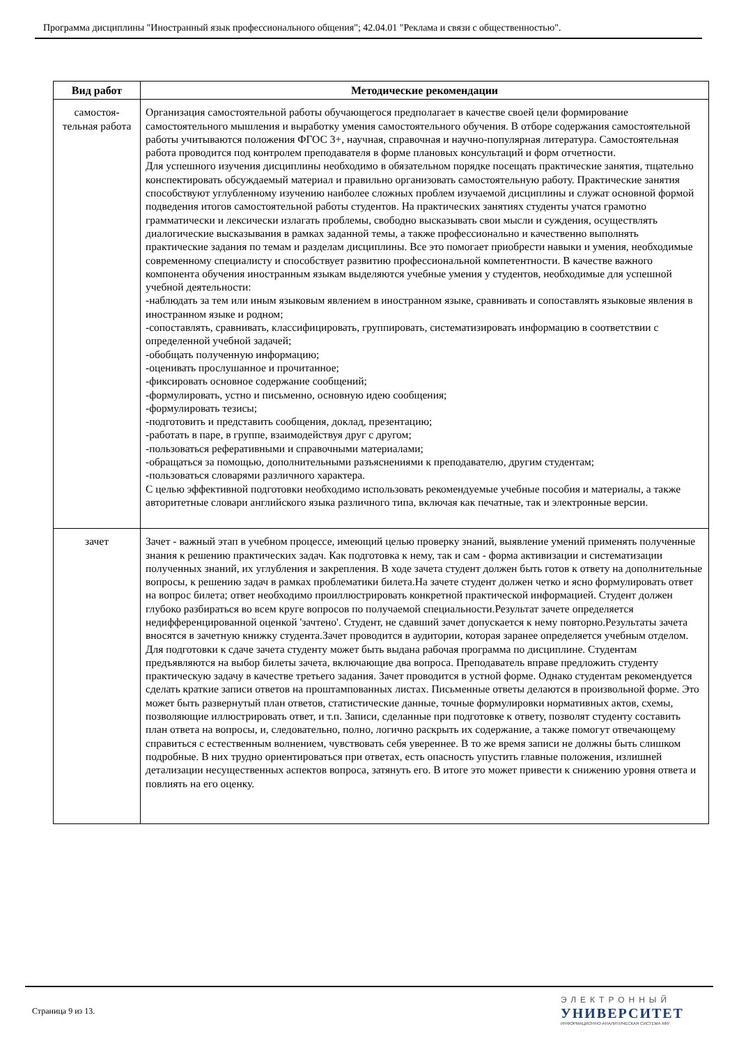Программа дисциплины "Иностранный язык профессионального общения"; 42.04.01 "Реклама и связи с общественностью".
| Вид работ | Методические рекомендации |
| --- | --- |
| самостоя- тельная работа | Организация самостоятельной работы обучающегося предполагает в качестве своей цели формирование самостоятельного мышления и выработку умения самостоятельного обучения. В отборе содержания самостоятельной работы учитываются положения ФГОС 3+, научная, справочная и научно-популярная литература. Самостоятельная работа проводится под контролем преподавателя в форме плановых консультаций и форм отчетности. Для успешного изучения дисциплины необходимо в обязательном порядке посещать практические занятия, тщательно конспектировать обсуждаемый материал и правильно организовать самостоятельную работу. Практические занятия способствуют углубленному изучению наиболее сложных проблем изучаемой дисциплины и служат основной формой подведения итогов самостоятельной работы студентов. На практических занятиях студенты учатся грамотно грамматически и лексически излагать проблемы, свободно высказывать свои мысли и суждения, осуществлять диалогические высказывания в рамках заданной темы, а также профессионально и качественно выполнять практические задания по темам и разделам дисциплины. Все это помогает приобрести навыки и умения, необходимые современному специалисту и способствует развитию профессиональной компетентности. В качестве важного компонента обучения иностранным языкам выделяются учебные умения у студентов, необходимые для успешной учебной деятельности: -наблюдать за тем или иным языковым явлением в иностранном языке, сравнивать и сопоставлять языковые явления в иностранном языке и родном; -сопоставлять, сравнивать, классифицировать, группировать, систематизировать информацию в соответствии с определенной учебной задачей; -обобщать полученную информацию; -оценивать прослушанное и прочитанное; -фиксировать основное содержание сообщений; -формулировать, устно и письменно, основную идею сообщения; -формулировать тезисы; -подготовить и представить сообщения, доклад, презентацию; -работать в паре, в группе, взаимодействуя друг с другом; -пользоваться реферативными и справочными материалами; -обращаться за помощью, дополнительными разъяснениями к преподавателю, другим студентам; -пользоваться словарями различного характера. С целью эффективной подготовки необходимо использовать рекомендуемые учебные пособия и материалы, а также авторитетные словари английского языка различного типа, включая как печатные, так и электронные версии. |
| зачет | Зачет - важный этап в учебном процессе, имеющий целью проверку знаний, выявление умений применять полученные знания к решению практических задач. Как подготовка к нему, так и сам - форма активизации и систематизации полученных знаний, их углубления и закрепления. В ходе зачета студент должен быть готов к ответу на дополнительные вопросы, к решению задач в рамках проблематики билета.На зачете студент должен четко и ясно формулировать ответ на вопрос билета; ответ необходимо проиллюстрировать конкретной практической информацией. Студент должен глубоко разбираться во всем круге вопросов по получаемой специальности.Результат зачете определяется недифференцированной оценкой 'зачтено'. Студент, не сдавший зачет допускается к нему повторно.Результаты зачета вносятся в зачетную книжку студента.Зачет проводится в аудитории, которая заранее определяется учебным отделом. Для подготовки к сдаче зачета студенту может быть выдана рабочая программа по дисциплине. Студентам предъявляются на выбор билеты зачета, включающие два вопроса. Преподаватель вправе предложить студенту практическую задачу в качестве третьего задания. Зачет проводится в устной форме. Однако студентам рекомендуется сделать краткие записи ответов на проштампованных листах. Письменные ответы делаются в произвольной форме. Это может быть развернутый план ответов, статистические данные, точные формулировки нормативных актов, схемы, позволяющие иллюстрировать ответ, и т.п. Записи, сделанные при подготовке к ответу, позволят студенту составить план ответа на вопросы, и, следовательно, полно, логично раскрыть их содержание, а также помогут отвечающему справиться с естественным волнением, чувствовать себя увереннее. В то же время записи не должны быть слишком подробные. В них трудно ориентироваться при ответах, есть опасность упустить главные положения, излишней детализации несущественных аспектов вопроса, затянуть его. В итоге это может привести к снижению уровня ответа и повлиять на его оценку. |
Страница 9 из 13.
ЭЛЕКТРОННЫЙ
УНИВЕРСИТЕТ
ИНФОРМАЦИОННО-АНАЛИТИЧЕСКАЯ СИСТЕМА КФУ